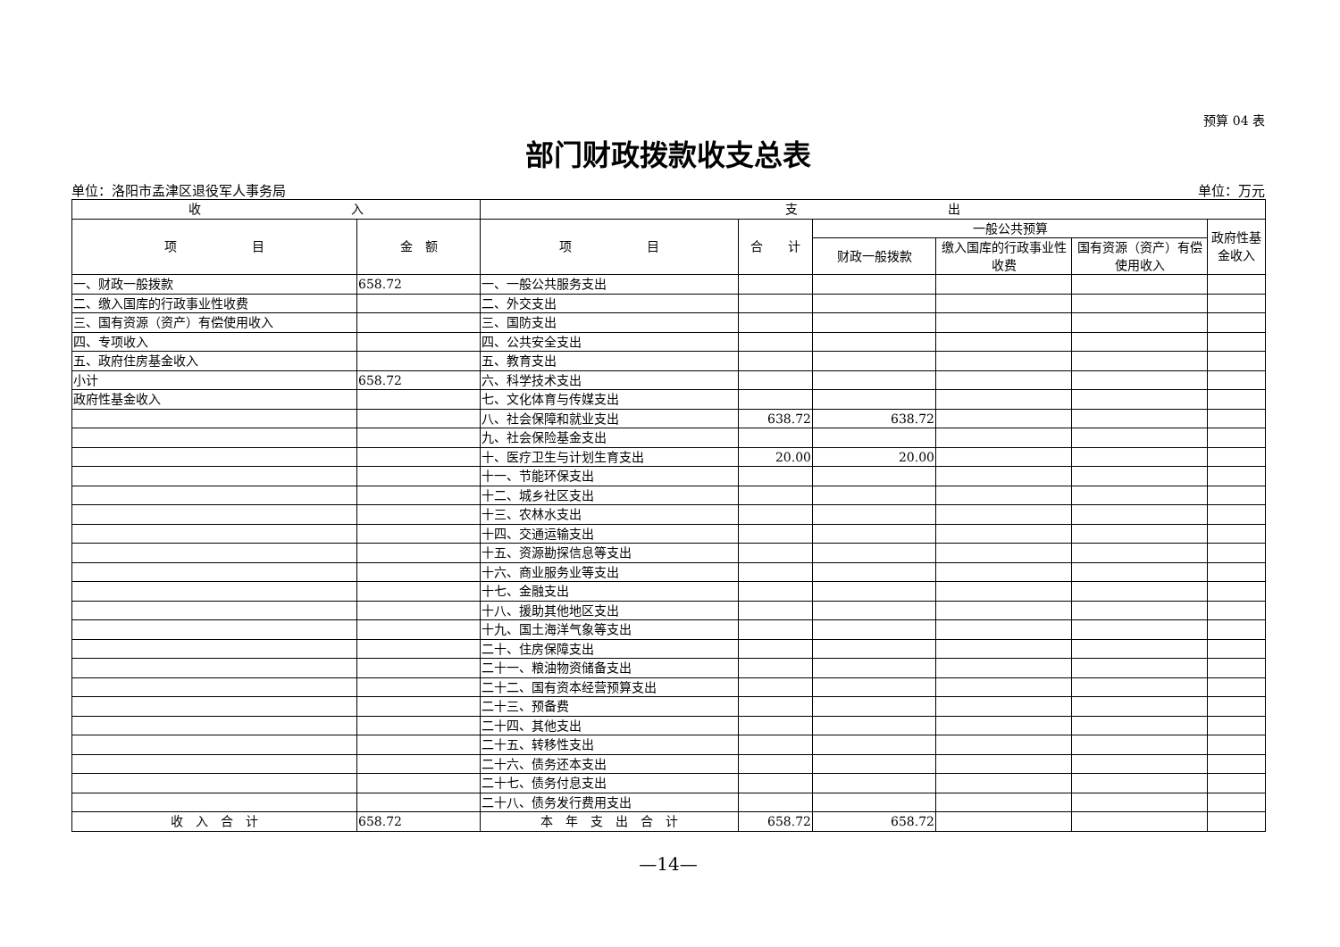预算 04 表
部门财政拨款收支总表
单位：洛阳市孟津区退役军人事务局 单位：万元
| 收 入 | | 支 出 | | | | | |
| --- | --- | --- | --- | --- | --- | --- | --- |
| 项 目 | 金 额 | 项 目 | 合 计 | 一般公共预算 | | | 政府性基金收入 |
| | | | | 财政一般拨款 | 缴入国库的行政事业性收费 | 国有资源（资产）有偿使用收入 | |
| 一、财政一般拨款 | 658.72 | 一、一般公共服务支出 | | | | | |
| 二、缴入国库的行政事业性收费 | | 二、外交支出 | | | | | |
| 三、国有资源（资产）有偿使用收入 | | 三、国防支出 | | | | | |
| 四、专项收入 | | 四、公共安全支出 | | | | | |
| 五、政府住房基金收入 | | 五、教育支出 | | | | | |
| 小计 | 658.72 | 六、科学技术支出 | | | | | |
| 政府性基金收入 | | 七、文化体育与传媒支出 | | | | | |
| | | 八、社会保障和就业支出 | 638.72 | 638.72 | | | |
| | | 九、社会保险基金支出 | | | | | |
| | | 十、医疗卫生与计划生育支出 | 20.00 | 20.00 | | | |
| | | 十一、节能环保支出 | | | | | |
| | | 十二、城乡社区支出 | | | | | |
| | | 十三、农林水支出 | | | | | |
| | | 十四、交通运输支出 | | | | | |
| | | 十五、资源勘探信息等支出 | | | | | |
| | | 十六、商业服务业等支出 | | | | | |
| | | 十七、金融支出 | | | | | |
| | | 十八、援助其他地区支出 | | | | | |
| | | 十九、国土海洋气象等支出 | | | | | |
| | | 二十、住房保障支出 | | | | | |
| | | 二十一、粮油物资储备支出 | | | | | |
| | | 二十二、国有资本经营预算支出 | | | | | |
| | | 二十三、预备费 | | | | | |
| | | 二十四、其他支出 | | | | | |
| | | 二十五、转移性支出 | | | | | |
| | | 二十六、债务还本支出 | | | | | |
| | | 二十七、债务付息支出 | | | | | |
| | | 二十八、债务发行费用支出 | | | | | |
| 收 入 合 计 | 658.72 | 本 年 支 出 合 计 | 658.72 | 658.72 | | | |
—14—